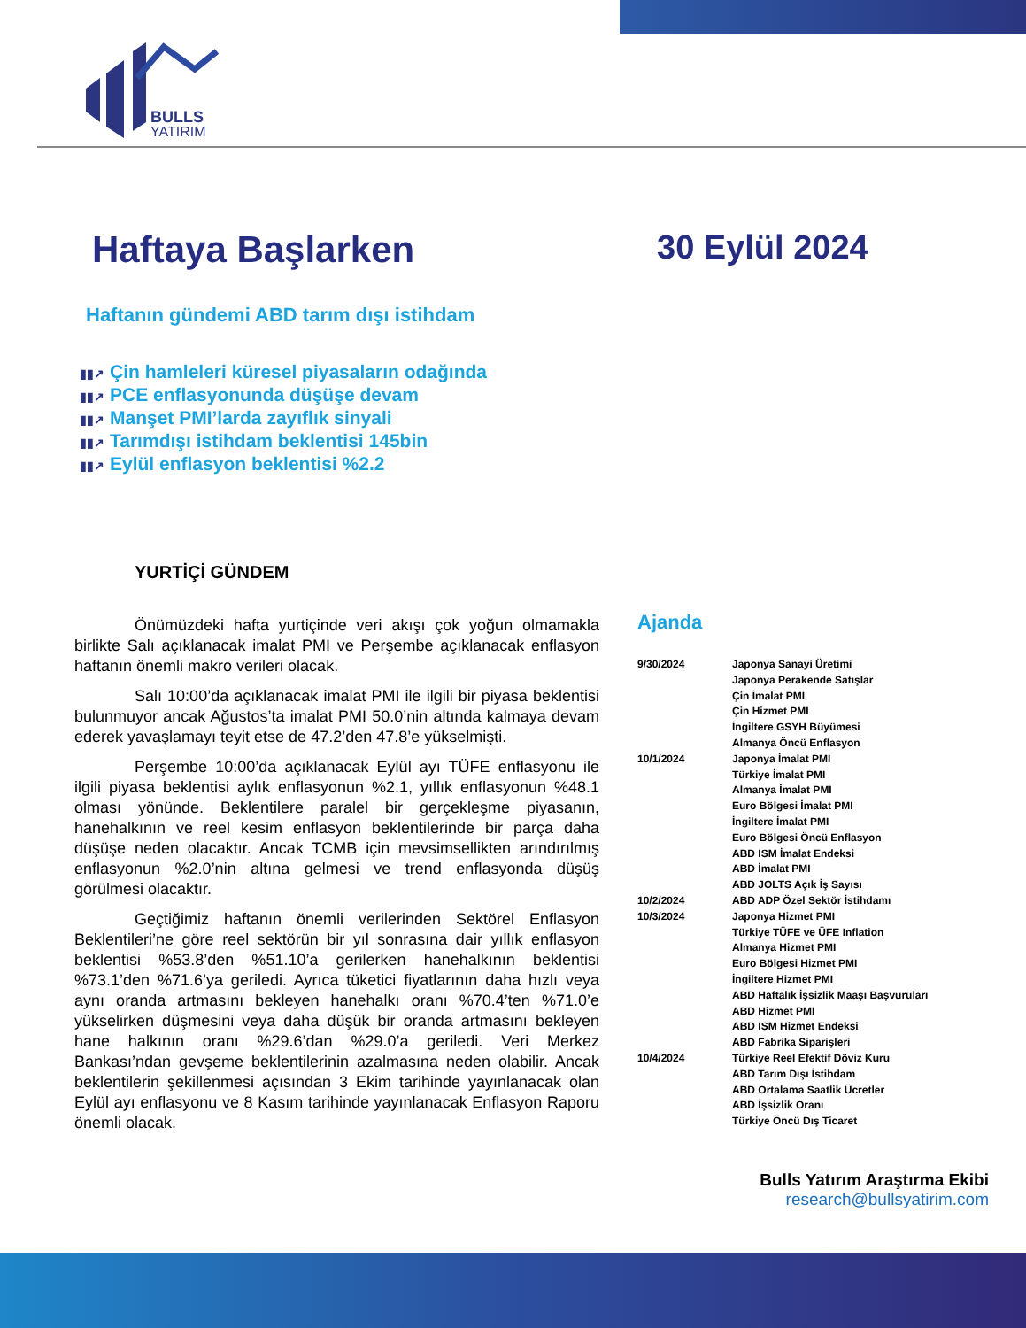BULLS
YATIRIM
Haftaya Başlarken 30 Eylül 2024
Haftanın gündemi ABD tarım dışı istihdam
▮▮↗ Çin hamleleri küresel piyasaların odağında
▮▮↗ PCE enflasyonunda düşüşe devam
▮▮↗ Manşet PMI’larda zayıflık sinyali
▮▮↗ Tarımdışı istihdam beklentisi 145bin
▮▮↗ Eylül enflasyon beklentisi %2.2
YURTİÇİ GÜNDEM
Önümüzdeki hafta yurtiçinde veri akışı çok yoğun olmamakla birlikte Salı açıklanacak imalat PMI ve Perşembe açıklanacak enflasyon haftanın önemli makro verileri olacak.
Salı 10:00’da açıklanacak imalat PMI ile ilgili bir piyasa beklentisi bulunmuyor ancak Ağustos’ta imalat PMI 50.0’nin altında kalmaya devam ederek yavaşlamayı teyit etse de 47.2’den 47.8’e yükselmişti.
Perşembe 10:00’da açıklanacak Eylül ayı TÜFE enflasyonu ile ilgili piyasa beklentisi aylık enflasyonun %2.1, yıllık enflasyonun %48.1 olması yönünde. Beklentilere paralel bir gerçekleşme piyasanın, hanehalkının ve reel kesim enflasyon beklentilerinde bir parça daha düşüşe neden olacaktır. Ancak TCMB için mevsimsellikten arındırılmış enflasyonun %2.0’nin altına gelmesi ve trend enflasyonda düşüş görülmesi olacaktır.
Geçtiğimiz haftanın önemli verilerinden Sektörel Enflasyon Beklentileri’ne göre reel sektörün bir yıl sonrasına dair yıllık enflasyon beklentisi %53.8’den %51.10’a gerilerken hanehalkının beklentisi %73.1’den %71.6’ya geriledi. Ayrıca tüketici fiyatlarının daha hızlı veya aynı oranda artmasını bekleyen hanehalkı oranı %70.4’ten %71.0’e yükselirken düşmesini veya daha düşük bir oranda artmasını bekleyen hane halkının oranı %29.6’dan %29.0’a geriledi. Veri Merkez Bankası’ndan gevşeme beklentilerinin azalmasına neden olabilir. Ancak beklentilerin şekillenmesi açısından 3 Ekim tarihinde yayınlanacak olan Eylül ayı enflasyonu ve 8 Kasım tarihinde yayınlanacak Enflasyon Raporu önemli olacak.
Ajanda
| 9/30/2024 | Japonya Sanayi Üretimi |
| | Japonya Perakende Satışlar |
| | Çin İmalat PMI |
| | Çin Hizmet PMI |
| | İngiltere GSYH Büyümesi |
| | Almanya Öncü Enflasyon |
| 10/1/2024 | Japonya İmalat PMI |
| | Türkiye İmalat PMI |
| | Almanya İmalat PMI |
| | Euro Bölgesi İmalat PMI |
| | İngiltere İmalat PMI |
| | Euro Bölgesi Öncü Enflasyon |
| | ABD ISM İmalat Endeksi |
| | ABD İmalat PMI |
| | ABD JOLTS Açık İş Sayısı |
| 10/2/2024 | ABD ADP Özel Sektör İstihdamı |
| 10/3/2024 | Japonya Hizmet PMI |
| | Türkiye TÜFE ve ÜFE Inflation |
| | Almanya Hizmet PMI |
| | Euro Bölgesi Hizmet PMI |
| | İngiltere Hizmet PMI |
| | ABD Haftalık İşsizlik Maaşı Başvuruları |
| | ABD Hizmet PMI |
| | ABD ISM Hizmet Endeksi |
| | ABD Fabrika Siparişleri |
| 10/4/2024 | Türkiye Reel Efektif Döviz Kuru |
| | ABD Tarım Dışı İstihdam |
| | ABD Ortalama Saatlik Ücretler |
| | ABD İşsizlik Oranı |
| | Türkiye Öncü Dış Ticaret |
Bulls Yatırım Araştırma Ekibi
research@bullsyatirim.com